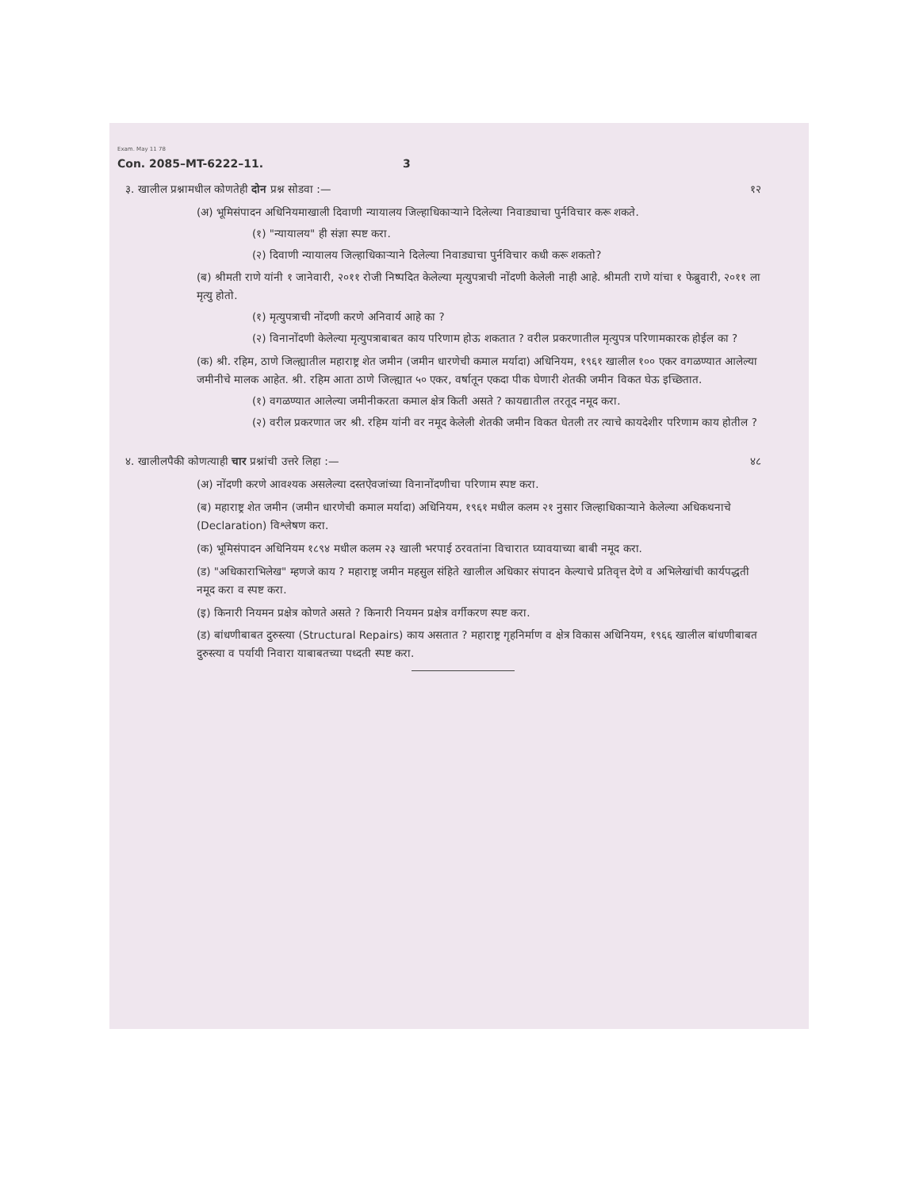Exam. May 11 78
Con. 2085–MT-6222–11. 3
३. खालील प्रश्नामधील कोणतेही दोन प्रश्न सोडवा :— १२
(अ) भूमिसंपादन अधिनियमाखाली दिवाणी न्यायालय जिल्हाधिकाऱ्याने दिलेल्या निवाड्याचा पुर्नविचार करू शकते.
(१) "न्यायालय" ही संज्ञा स्पष्ट करा.
(२) दिवाणी न्यायालय जिल्हाधिकाऱ्याने दिलेल्या निवाड्याचा पुर्नविचार कधी करू शकतो?
(ब) श्रीमती राणे यांनी १ जानेवारी, २०११ रोजी निष्पदित केलेल्या मृत्युपत्राची नोंदणी केलेली नाही आहे. श्रीमती राणे यांचा १ फेब्रुवारी, २०११ ला मृत्यु होतो.
(१) मृत्युपत्राची नोंदणी करणे अनिवार्य आहे का ?
(२) विनानोंदणी केलेल्या मृत्युपत्राबाबत काय परिणाम होऊ शकतात ? वरील प्रकरणातील मृत्युपत्र परिणामकारक होईल का ?
(क) श्री. रहिम, ठाणे जिल्ह्यातील महाराष्ट्र शेत जमीन (जमीन धारणेची कमाल मर्यादा) अधिनियम, १९६१ खालील १०० एकर वगळण्यात आलेल्या जमीनीचे मालक आहेत. श्री. रहिम आता ठाणे जिल्ह्यात ५० एकर, वर्षातून एकदा पीक घेणारी शेतकी जमीन विकत घेऊ इच्छितात.
(१) वगळण्यात आलेल्या जमीनीकरता कमाल क्षेत्र किती असते ? कायद्यातील तरतूद नमूद करा.
(२) वरील प्रकरणात जर श्री. रहिम यांनी वर नमूद केलेली शेतकी जमीन विकत घेतली तर त्याचे कायदेशीर परिणाम काय होतील ?
४. खालीलपैकी कोणत्याही चार प्रश्नांची उत्तरे लिहा :— ४८
(अ) नोंदणी करणे आवश्यक असलेल्या दस्तऐवजांच्या विनानोंदणीचा परिणाम स्पष्ट करा.
(ब) महाराष्ट्र शेत जमीन (जमीन धारणेची कमाल मर्यादा) अधिनियम, १९६१ मधील कलम २१ नुसार जिल्हाधिकाऱ्याने केलेल्या अधिकथनाचे (Declaration) विश्लेषण करा.
(क) भूमिसंपादन अधिनियम १८९४ मधील कलम २३ खाली भरपाई ठरवतांना विचारात घ्यावयाच्या बाबी नमूद करा.
(ड) "अधिकाराभिलेख" म्हणजे काय ? महाराष्ट्र जमीन महसुल संहिते खालील अधिकार संपादन केल्याचे प्रतिवृत्त देणे व अभिलेखांची कार्यपद्धती नमूद करा व स्पष्ट करा.
(इ) किनारी नियमन प्रक्षेत्र कोणते असते ? किनारी नियमन प्रक्षेत्र वर्गीकरण स्पष्ट करा.
(ड) बांधणीबाबत दुरुस्त्या (Structural Repairs) काय असतात ? महाराष्ट्र गृहनिर्माण व क्षेत्र विकास अधिनियम, १९६६ खालील बांधणीबाबत दुरुस्त्या व पर्यायी निवारा याबाबतच्या पध्दती स्पष्ट करा.